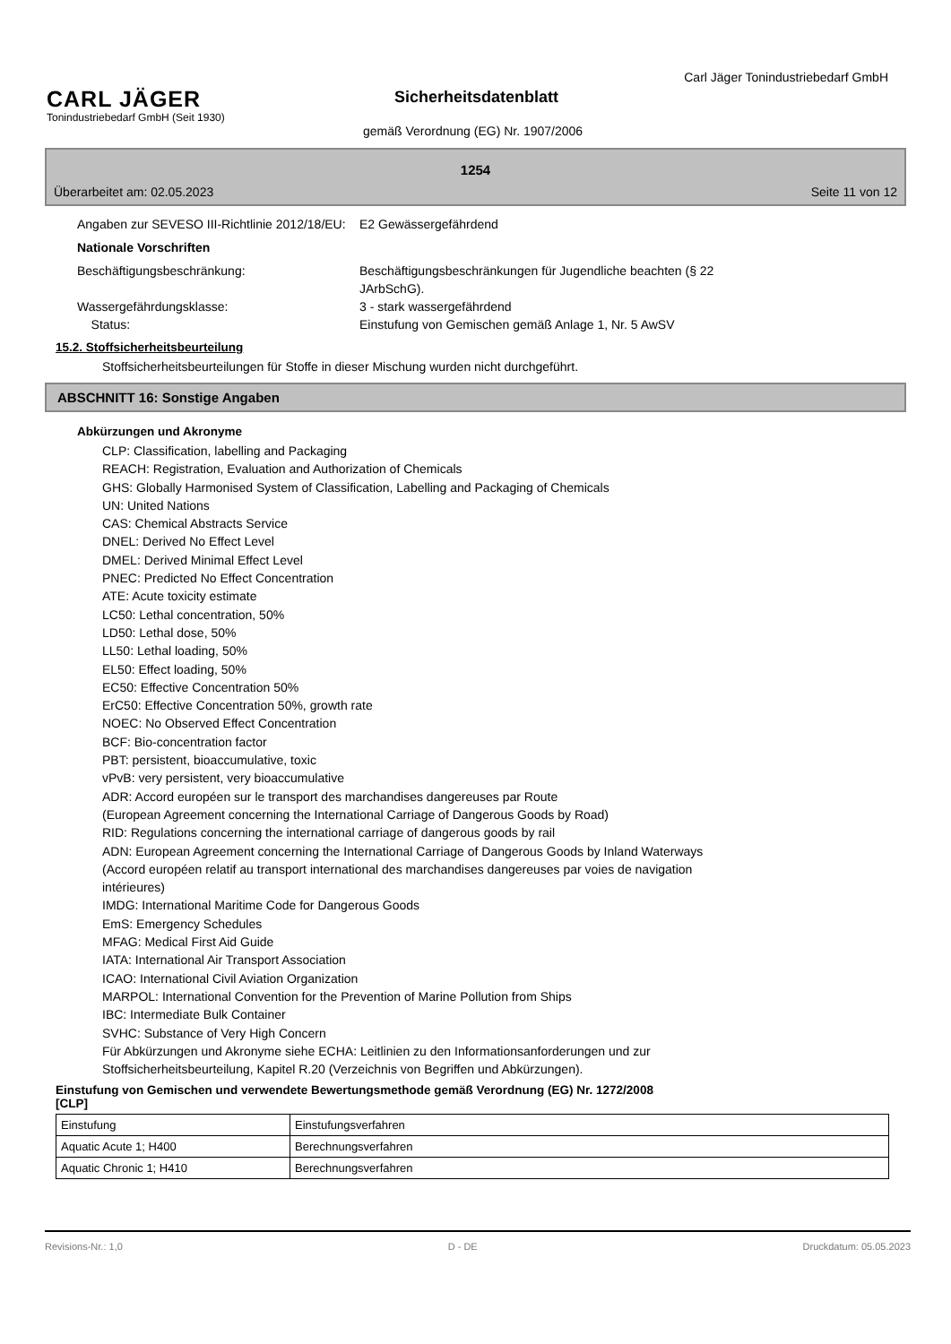CARL JÄGER
Tonindustriebedarf GmbH (Seit 1930)
Carl Jäger Tonindustriebedarf GmbH
Sicherheitsdatenblatt
gemäß Verordnung (EG) Nr. 1907/2006
1254
Überarbeitet am: 02.05.2023 Seite 11 von 12
Angaben zur SEVESO III-Richtlinie 2012/18/EU:
E2 Gewässergefährdend
Nationale Vorschriften
Beschäftigungsbeschränkung: Beschäftigungsbeschränkungen für Jugendliche beachten (§ 22
JArbSchG).
Wassergefährdungsklasse: 3 - stark wassergefährdend
Status: Einstufung von Gemischen gemäß Anlage 1, Nr. 5 AwSV
15.2. Stoffsicherheitsbeurteilung
Stoffsicherheitsbeurteilungen für Stoffe in dieser Mischung wurden nicht durchgeführt.
ABSCHNITT 16: Sonstige Angaben
Abkürzungen und Akronyme
CLP: Classification, labelling and Packaging
REACH: Registration, Evaluation and Authorization of Chemicals
GHS: Globally Harmonised System of Classification, Labelling and Packaging of Chemicals
UN: United Nations
CAS: Chemical Abstracts Service
DNEL: Derived No Effect Level
DMEL: Derived Minimal Effect Level
PNEC: Predicted No Effect Concentration
ATE: Acute toxicity estimate
LC50: Lethal concentration, 50%
LD50: Lethal dose, 50%
LL50: Lethal loading, 50%
EL50: Effect loading, 50%
EC50: Effective Concentration 50%
ErC50: Effective Concentration 50%, growth rate
NOEC: No Observed Effect Concentration
BCF: Bio-concentration factor
PBT: persistent, bioaccumulative, toxic
vPvB: very persistent, very bioaccumulative
ADR: Accord européen sur le transport des marchandises dangereuses par Route
(European Agreement concerning the International Carriage of Dangerous Goods by Road)
RID: Regulations concerning the international carriage of dangerous goods by rail
ADN: European Agreement concerning the International Carriage of Dangerous Goods by Inland Waterways
(Accord européen relatif au transport international des marchandises dangereuses par voies de navigation
intérieures)
IMDG: International Maritime Code for Dangerous Goods
EmS: Emergency Schedules
MFAG: Medical First Aid Guide
IATA: International Air Transport Association
ICAO: International Civil Aviation Organization
MARPOL: International Convention for the Prevention of Marine Pollution from Ships
IBC: Intermediate Bulk Container
SVHC: Substance of Very High Concern
Für Abkürzungen und Akronyme siehe ECHA: Leitlinien zu den Informationsanforderungen und zur
Stoffsicherheitsbeurteilung, Kapitel R.20 (Verzeichnis von Begriffen und Abkürzungen).
Einstufung von Gemischen und verwendete Bewertungsmethode gemäß Verordnung (EG) Nr. 1272/2008
[CLP]
| Einstufung | Einstufungsverfahren |
| Aquatic Acute 1; H400 | Berechnungsverfahren |
| Aquatic Chronic 1; H410 | Berechnungsverfahren |
Revisions-Nr.: 1,0 D - DE Druckdatum: 05.05.2023